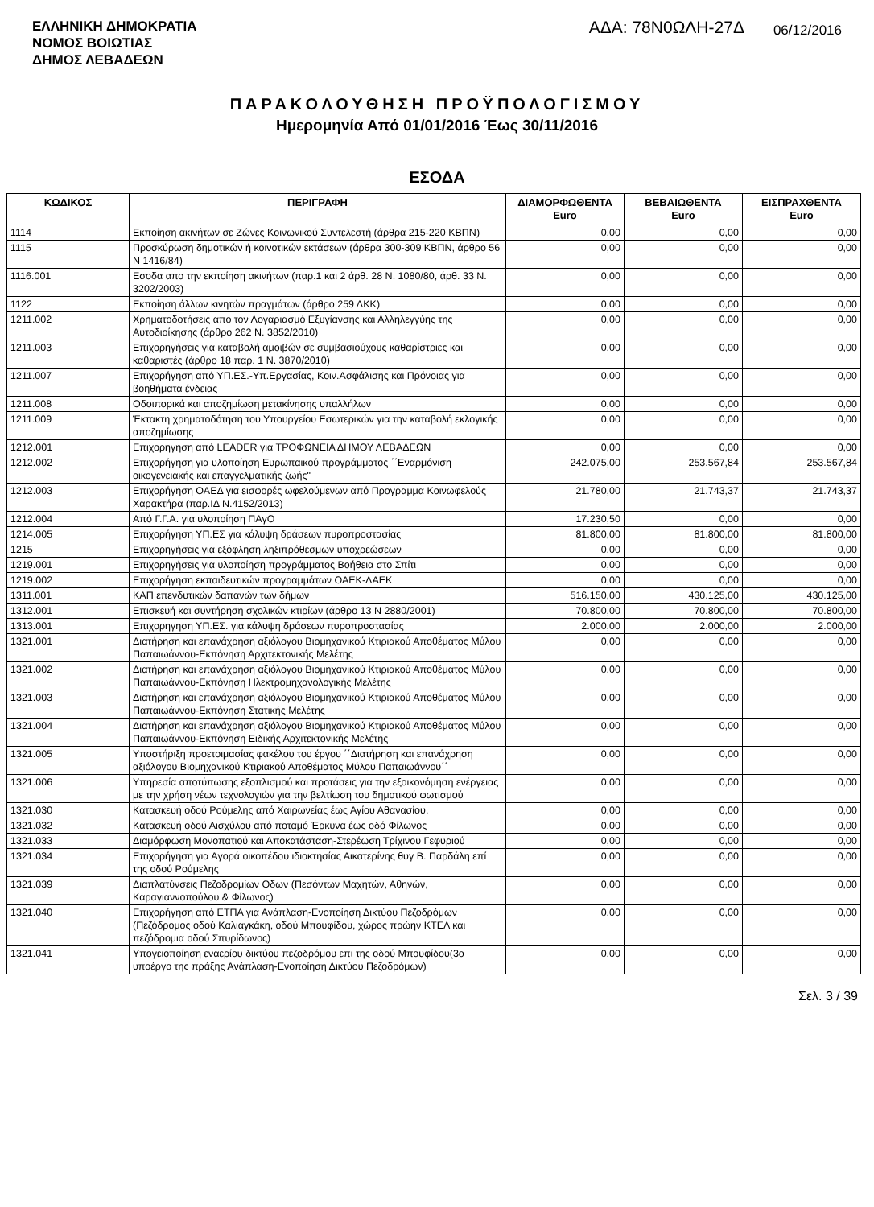ΕΛΛΗΝΙΚΗ ΔΗΜΟΚΡΑΤΙΑ
ΝΟΜΟΣ ΒΟΙΩΤΙΑΣ
ΔΗΜΟΣ ΛΕΒΑΔΕΩΝ
ΑΔΑ: 78Ν0ΩΛΗ-27Δ
06/12/2016
ΠΑΡΑΚΟΛΟΥΘΗΣΗ ΠΡΟΫΠΟΛΟΓΙΣΜΟΥ
Ημερομηνία Από 01/01/2016 Έως 30/11/2016
ΕΣΟΔΑ
| ΚΩΔΙΚΟΣ | ΠΕΡΙΓΡΑΦΗ | ΔΙΑΜΟΡΦΩΘΕΝΤΑ Euro | ΒΕΒΑΙΩΘΕΝΤΑ Euro | ΕΙΣΠΡΑΧΘΕΝΤΑ Euro |
| --- | --- | --- | --- | --- |
| 1114 | Εκποίηση ακινήτων σε Ζώνες Κοινωνικού Συντελεστή (άρθρα 215-220 ΚΒΠΝ) | 0,00 | 0,00 | 0,00 |
| 1115 | Προσκύρωση δημοτικών ή κοινοτικών εκτάσεων (άρθρα 300-309 ΚΒΠΝ, άρθρο 56 Ν 1416/84) | 0,00 | 0,00 | 0,00 |
| 1116.001 | Εσοδα απο την εκποίηση ακινήτων (παρ.1 και 2 άρθ. 28 Ν. 1080/80, άρθ. 33 Ν. 3202/2003) | 0,00 | 0,00 | 0,00 |
| 1122 | Εκποίηση άλλων κινητών πραγμάτων (άρθρο 259 ΔΚΚ) | 0,00 | 0,00 | 0,00 |
| 1211.002 | Χρηματοδοτήσεις απο τον Λογαριασμό Εξυγίανσης και Αλληλεγγύης της Αυτοδιοίκησης (άρθρο 262 Ν. 3852/2010) | 0,00 | 0,00 | 0,00 |
| 1211.003 | Επιχορηγήσεις για καταβολή αμοιβών σε συμβασιούχους καθαρίστριες και καθαριστές (άρθρο 18 παρ. 1 Ν. 3870/2010) | 0,00 | 0,00 | 0,00 |
| 1211.007 | Επιχορήγηση από ΥΠ.ΕΣ.-Υπ.Εργασίας, Κοιν.Ασφάλισης και Πρόνοιας για βοηθήματα ένδειας | 0,00 | 0,00 | 0,00 |
| 1211.008 | Οδοιπορικά και αποζημίωση μετακίνησης υπαλλήλων | 0,00 | 0,00 | 0,00 |
| 1211.009 | Έκτακτη χρηματοδότηση του Υπουργείου Εσωτερικών για την καταβολή εκλογικής αποζημίωσης | 0,00 | 0,00 | 0,00 |
| 1212.001 | Επιχορηγηση από LEADER για ΤΡΟΦΩΝΕΙΑ ΔΗΜΟΥ ΛΕΒΑΔΕΩΝ | 0,00 | 0,00 | 0,00 |
| 1212.002 | Επιχορήγηση για υλοποίηση Ευρωπαικού προγράμματος ΄΄Εναρμόνιση οικογενειακής και επαγγελματικής ζωής" | 242.075,00 | 253.567,84 | 253.567,84 |
| 1212.003 | Επιχορήγηση ΟΑΕΔ για εισφορές ωφελούμενων από Προγραμμα Κοινωφελούς Χαρακτήρα (παρ.ΙΔ Ν.4152/2013) | 21.780,00 | 21.743,37 | 21.743,37 |
| 1212.004 | Από Γ.Γ.Α. για υλοποίηση ΠΑγΟ | 17.230,50 | 0,00 | 0,00 |
| 1214.005 | Επιχορήγηση ΥΠ.ΕΣ για κάλυψη δράσεων πυροπροστασίας | 81.800,00 | 81.800,00 | 81.800,00 |
| 1215 | Επιχορηγήσεις για εξόφληση ληξιπρόθεσμων υποχρεώσεων | 0,00 | 0,00 | 0,00 |
| 1219.001 | Επιχορηγήσεις για υλοποίηση προγράμματος Βοήθεια στο Σπίτι | 0,00 | 0,00 | 0,00 |
| 1219.002 | Επιχορήγηση εκπαιδευτικών προγραμμάτων ΟΑΕΚ-ΛΑΕΚ | 0,00 | 0,00 | 0,00 |
| 1311.001 | ΚΑΠ επενδυτικών δαπανών των δήμων | 516.150,00 | 430.125,00 | 430.125,00 |
| 1312.001 | Επισκευή και συντήρηση σχολικών κτιρίων (άρθρο 13 Ν 2880/2001) | 70.800,00 | 70.800,00 | 70.800,00 |
| 1313.001 | Επιχορηγηση ΥΠ.ΕΣ. για κάλυψη δράσεων πυροπροστασίας | 2.000,00 | 2.000,00 | 2.000,00 |
| 1321.001 | Διατήρηση και επανάχρηση αξιόλογου Βιομηχανικού Κτιριακού Αποθέματος Μύλου Παπαιωάννου-Εκπόνηση Αρχιτεκτονικής Μελέτης | 0,00 | 0,00 | 0,00 |
| 1321.002 | Διατήρηση και επανάχρηση αξιόλογου Βιομηχανικού Κτιριακού Αποθέματος Μύλου Παπαιωάννου-Εκπόνηση Ηλεκτρομηχανολογικής Μελέτης | 0,00 | 0,00 | 0,00 |
| 1321.003 | Διατήρηση και επανάχρηση αξιόλογου Βιομηχανικού Κτιριακού Αποθέματος Μύλου Παπαιωάννου-Εκπόνηση Στατικής Μελέτης | 0,00 | 0,00 | 0,00 |
| 1321.004 | Διατήρηση και επανάχρηση αξιόλογου Βιομηχανικού Κτιριακού Αποθέματος Μύλου Παπαιωάννου-Εκπόνηση Ειδικής Αρχιτεκτονικής Μελέτης | 0,00 | 0,00 | 0,00 |
| 1321.005 | Υποστήριξη προετοιμασίας φακέλου του έργου ΄΄Διατήρηση και επανάχρηση αξιόλογου Βιομηχανικού Κτιριακού Αποθέματος Μύλου Παπαιωάννου΄΄ | 0,00 | 0,00 | 0,00 |
| 1321.006 | Υπηρεσία αποτύπωσης εξοπλισμού και προτάσεις για την εξοικονόμηση ενέργειας με την χρήση νέων τεχνολογιών για την βελτίωση του δημοτικού φωτισμού | 0,00 | 0,00 | 0,00 |
| 1321.030 | Κατασκευή οδού Ρούμελης από Χαιρωνείας έως Αγίου Αθανασίου. | 0,00 | 0,00 | 0,00 |
| 1321.032 | Κατασκευή οδού Αισχύλου από ποταμό Έρκυνα έως οδό Φίλωνος | 0,00 | 0,00 | 0,00 |
| 1321.033 | Διαμόρφωση Μονοπατιού και Αποκατάσταση-Στερέωση Τρίχινου Γεφυριού | 0,00 | 0,00 | 0,00 |
| 1321.034 | Επιχορήγηση για Αγορά οικοπέδου ιδιοκτησίας Αικατερίνης θυγ Β. Παρδάλη επί της οδού Ρούμελης | 0,00 | 0,00 | 0,00 |
| 1321.039 | Διαπλατύνσεις Πεζοδρομίων Οδων (Πεσόντων Μαχητών, Αθηνών, Καραγιαννοπούλου & Φίλωνος) | 0,00 | 0,00 | 0,00 |
| 1321.040 | Επιχορήγηση από ΕΤΠΑ για Ανάπλαση-Ενοποίηση Δικτύου Πεζοδρόμων (Πεζόδρομος οδού Καλιαγκάκη, οδού Μπουφίδου, χώρος πρώην ΚΤΕΛ και πεζόδρομια οδού Σπυρίδωνος) | 0,00 | 0,00 | 0,00 |
| 1321.041 | Υπογειοποίηση εναερίου δικτύου πεζοδρόμου επι της οδού Μπουφίδου(3ο υποέργο της πράξης Ανάπλαση-Ενοποίηση Δικτύου Πεζοδρόμων) | 0,00 | 0,00 | 0,00 |
Σελ. 3 / 39